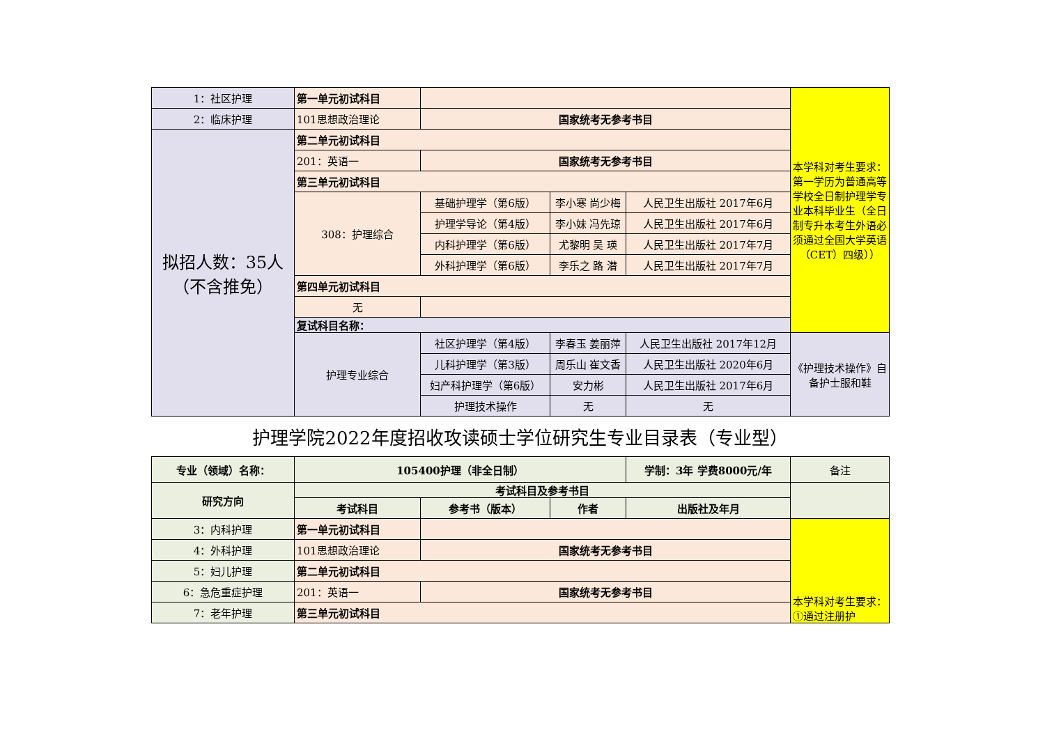| 1：社区护理 | 第一单元初试科目 | | | | 本学科对考生要求：第一学历为普通高等学校全日制护理学专业本科毕业生（全日制专升本考生外语必须通过全国大学英语（CET）四级）） |
| 2：临床护理 | 101思想政治理论 | 国家统考无参考书目 | | | |
| 拟招人数：35人（不含推免） | 第二单元初试科目 | | | | |
| | 201：英语一 | 国家统考无参考书目 | | | |
| | 第三单元初试科目 | | | | |
| | 308：护理综合 | 基础护理学（第6版） | 李小寒 尚少梅 | 人民卫生出版社 2017年6月 | |
| | | 护理学导论（第4版） | 李小妹 冯先琼 | 人民卫生出版社 2017年6月 | |
| | | 内科护理学（第6版） | 尤黎明 吴 瑛 | 人民卫生出版社 2017年7月 | |
| | | 外科护理学（第6版） | 李乐之 路 潜 | 人民卫生出版社 2017年7月 | |
| | 第四单元初试科目 | | | | |
| | 无 | | | | |
| | 复试科目名称： | | | | |
| | 护理专业综合 | 社区护理学（第4版） | 李春玉 姜丽萍 | 人民卫生出版社 2017年12月 | 《护理技术操作》自备护士服和鞋 |
| | | 儿科护理学（第3版） | 周乐山 崔文香 | 人民卫生出版社 2020年6月 | |
| | | 妇产科护理学（第6版） | 安力彬 | 人民卫生出版社 2017年6月 | |
| | | 护理技术操作 | 无 | 无 | |
护理学院2022年度招收攻读硕士学位研究生专业目录表（专业型）
| 专业（领域）名称： | 105400护理（非全日制） | | | 学制：3年 学费8000元/年 | 备注 |
| 研究方向 | 考试科目及参考书目 | | | | |
| | 考试科目 | 参考书（版本） | 作者 | 出版社及年月 | |
| 3：内科护理 | 第一单元初试科目 | | | | 本学科对考生要求：①通过注册护 |
| 4：外科护理 | 101思想政治理论 | 国家统考无参考书目 | | | |
| 5：妇儿护理 | 第二单元初试科目 | | | | |
| 6：急危重症护理 | 201：英语一 | 国家统考无参考书目 | | | |
| 7：老年护理 | 第三单元初试科目 | | | | |